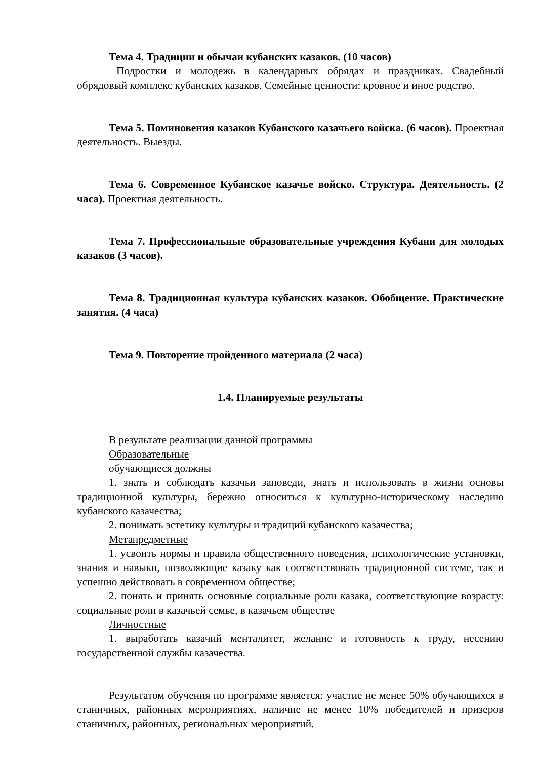Тема 4. Традиции и обычаи кубанских казаков. (10 часов)
Подростки и молодежь в календарных обрядах и праздниках. Свадебный обрядовый комплекс кубанских казаков. Семейные ценности: кровное и иное родство.
Тема 5. Поминовения казаков Кубанского казачьего войска. (6 часов). Проектная деятельность. Выезды.
Тема 6. Современное Кубанское казачье войско. Структура. Деятельность. (2 часа). Проектная деятельность.
Тема 7. Профессиональные образовательные учреждения Кубани для молодых казаков (3 часов).
Тема 8. Традиционная культура кубанских казаков. Обобщение. Практические занятия. (4 часа)
Тема 9. Повторение пройденного материала (2 часа)
1.4. Планируемые результаты
В результате реализации данной программы
Образовательные
обучающиеся должны
1. знать и соблюдать казачьи заповеди, знать и использовать в жизни основы традиционной культуры, бережно относиться к культурно-историческому наследию кубанского казачества;
2. понимать эстетику культуры и традиций кубанского казачества;
Метапредметные
1. усвоить нормы и правила общественного поведения, психологические установки, знания и навыки, позволяющие казаку как соответствовать традиционной системе, так и успешно действовать в современном обществе;
2. понять и принять основные социальные роли казака, соответствующие возрасту: социальные роли в казачьей семье, в казачьем обществе
Личностные
1. выработать казачий менталитет, желание и готовность к труду, несению государственной службы казачества.
Результатом обучения по программе является: участие не менее 50% обучающихся в станичных, районных мероприятиях, наличие не менее 10% победителей и призеров станичных, районных, региональных мероприятий.